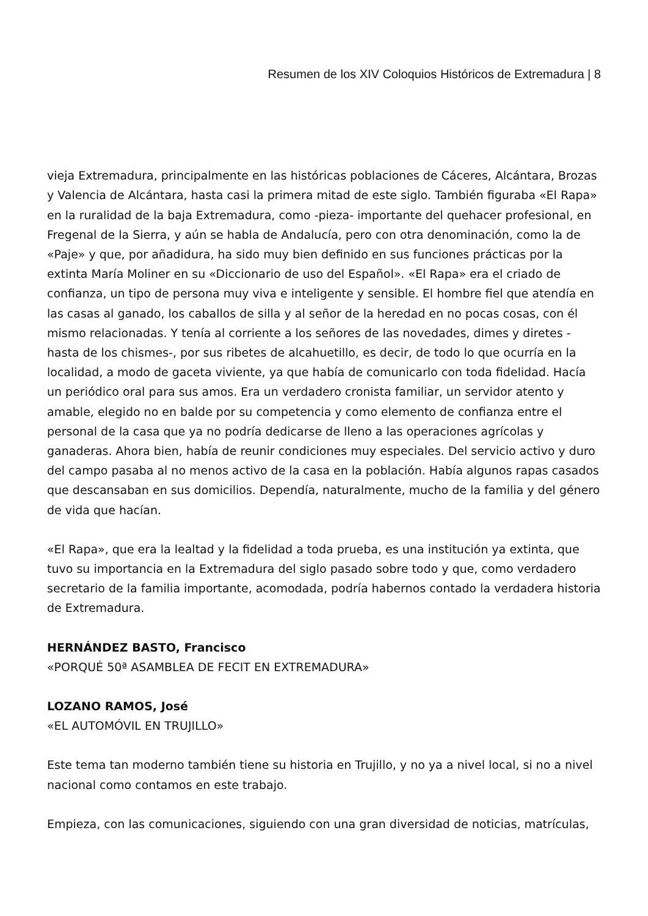Resumen de los XIV Coloquios Históricos de Extremadura | 8
vieja Extremadura, principalmente en las históricas poblaciones de Cáceres, Alcántara, Brozas y Valencia de Alcántara, hasta casi la primera mitad de este siglo. También figuraba «El Rapa» en la ruralidad de la baja Extremadura, como -pieza- importante del quehacer profesional, en Fregenal de la Sierra, y aún se habla de Andalucía, pero con otra denominación, como la de «Paje» y que, por añadidura, ha sido muy bien definido en sus funciones prácticas por la extinta María Moliner en su «Diccionario de uso del Español». «El Rapa» era el criado de confianza, un tipo de persona muy viva e inteligente y sensible. El hombre fiel que atendía en las casas al ganado, los caballos de silla y al señor de la heredad en no pocas cosas, con él mismo relacionadas. Y tenía al corriente a los señores de las novedades, dimes y diretes -hasta de los chismes-, por sus ribetes de alcahuetillo, es decir, de todo lo que ocurría en la localidad, a modo de gaceta viviente, ya que había de comunicarlo con toda fidelidad. Hacía un periódico oral para sus amos. Era un verdadero cronista familiar, un servidor atento y amable, elegido no en balde por su competencia y como elemento de confianza entre el personal de la casa que ya no podría dedicarse de lleno a las operaciones agrícolas y ganaderas. Ahora bien, había de reunir condiciones muy especiales. Del servicio activo y duro del campo pasaba al no menos activo de la casa en la población. Había algunos rapas casados que descansaban en sus domicilios. Dependía, naturalmente, mucho de la familia y del género de vida que hacían.
«El Rapa», que era la lealtad y la fidelidad a toda prueba, es una institución ya extinta, que tuvo su importancia en la Extremadura del siglo pasado sobre todo y que, como verdadero secretario de la familia importante, acomodada, podría habernos contado la verdadera historia de Extremadura.
HERNÁNDEZ BASTO, Francisco
«PORQUÉ 50ª ASAMBLEA DE FECIT EN EXTREMADURA»
LOZANO RAMOS, José
«EL AUTOMÓVIL EN TRUJILLO»
Este tema tan moderno también tiene su historia en Trujillo, y no ya a nivel local, si no a nivel nacional como contamos en este trabajo.
Empieza, con las comunicaciones, siguiendo con una gran diversidad de noticias, matrículas,